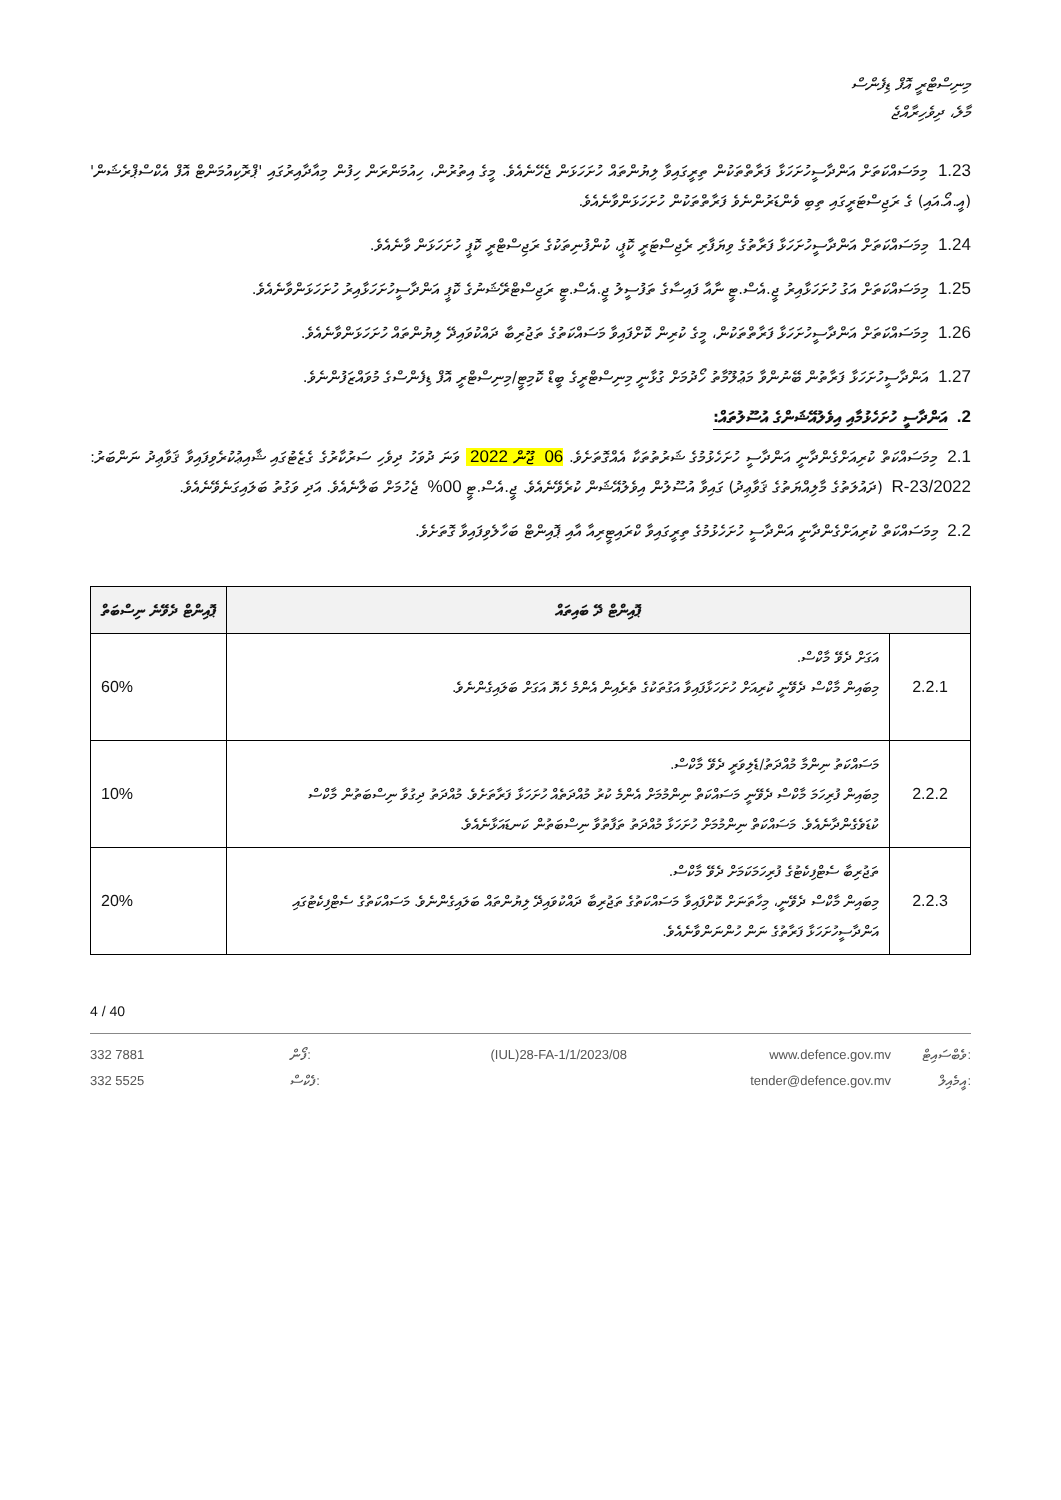މިނިސްޓްރީ އޮފް ޑިފެންސް
މާލެ، ދިވެހިރާއްޖެ
1.23 މިމަސައްކަތަށް އަންދާސީހުށަހަޅާ ފަރާތްތަކުން ތިރީގައިވާ ލިޔުންތައް ހުށަހަޅަން ޖެހޭނެއެވެ. މީގެ އިތުރުން، ހިއުމަންރަން ހިފުން މިއާދާއިރުގައި 'ޕްރޮކިއުމަންޓް އޮފް އެކްސްޕްރެޝަން' (އީ.އޯ.އައި) ގެ ރަޖިސްޓަރީގައި ތިބި ވެންޑަރުންނެވެ ފަރާތްތަކުން ހުށަހަޅަންވާނެއެވެ.
1.24 މިމަސައްކަތަށް އަންދާސީހުށަހަޅާ ފަރާތުގެ ވިޔަފާރި ރެޖިސްޓަރީ ކޮޕީ، ކުންފުނިތަކުގެ ރަޖިސްޓްރީ ކޮޕީ ހުށަހަޅަން ވާނެއެވެ.
1.25 މިމަސައްކަތަށް އަގު ހުށަހަޅާއިރު ޖީ.އެސް.ޓީ ނާއާ ފައިސާގެ ތަފުސީލު ޖީ.އެސް.ޓީ ރަޖިސްޓްރޭޝަނުގެ ކޮޕީ އަންދާސީހުށަހަޅާއިރު ހުށަހަޅަންވާނެއެވެ.
1.26 މިމަސައްކަތަށް އަންދާސީހުށަހަޅާ ފަރާތްތަކުން، މީގެ ކުރިން ކޮށްފައިވާ މަސައްކަތުގެ ތަޖުރިބާ ދައްކުވައިދޭ ލިޔުންތައް ހުށަހަޅަންވާނެއެވެ.
1.27 އަންދާސީހުށަހަޅާ ފަރާތުން ބޭނުންވާ މަޢުލޫމާތު ހޯދުމަށް ގުޅާނީ މިނިސްޓްރީގެ ބީޑް ކޮމިޓީ/މިނިސްޓްރީ އޮފް ޑިފެންސްގެ މުވައްޒަފުންނެވެ.
2. އަންދާސީ ހުށަހެޅުމާއި އިވެލުއޭޝަންގެ އުސޫލުތައް:
2.1 މިމަސައްކަތް ކުރިއަށްގެންދާނީ އަންދާސީ ހުށަހެޅުމުގެ ޝަރުތުތަކާ އެއްގޮތަށެވެ. 06 ޖޫން 2022 ވަނަ ދުވަހު ދިވެހި ސަރުކާރުގެ ގެޒެޓުގައި ޝާއިޢުކުރެވިފައިވާ ޤަވާޢިދު ނަންބަރު: 2022/R-23 (ދައުލަތުގެ މާލިއްޔަތުގެ ޤަވާޢިދު) ގައިވާ އުސޫލުން އިވެލުއޭޝަން ކުރެވޭނެއެވެ. ޖީ.އެސް.ޓީ 00% ޖެހުމަށް ބަލާނެއެވެ. އަދި ވަގުތު ބަލައިގަނެވޭނެއެވެ.
2.2 މިމަސައްކަތް ކުރިއަށްގެންދާނީ އަންދާސީ ހުށަހެޅުމުގެ ތިރީގައިވާ ކްރައިޓީރިއާ އާއި ޕޮއިންޓް ބަހާލެވިފައިވާ ގޮތަށެވެ.
| ޕޮއިންޓް ދޭ ބައިތައް | | ޕޮއިންޓް ދެވޭނެ ނިސްބަތް |
| --- | --- | --- |
| 2.2.1 | އަގަށް ދެވޭ މާކްސް. މިބައިން މާކްސް ދެވޭނީ ކުރިއަށް ހުށަހަޅާފައިވާ އަގުތަކުގެ ތެރެއިން އެންމެ ހެޔޮ އަގަށް ބަލައިގެންނެވެ. | 60% |
| 2.2.2 | މަސައްކަތު ނިންމާ މުއްދަތު/ޑެލިވަރީ ދެވޭ މާކްސް. މިބައިން ފުރިހަމަ މާކްސް ދެވޭނީ މަސައްކަތް ނިންމުމަށް އެންމެ ކުރު މުއްދަތެއް ހުށަހަޅާ ފަރާތަށެވެ. މުއްދަތު ދިގުވާ ނިސްބަތުން މާކްސް ކުޑަވެގެންދާނެއެވެ. މަސައްކަތް ނިންމުމަށް ހުށަހަޅާ މުއްދަތު ތަފާތުވާ ނިސްބަތުން ކަނޑައަޅާނެއެވެ. | 10% |
| 2.2.3 | ތަޖުރިބާ ސެޓްފިކެޓުގެ ފުރިހަމަކަމަށް ދެވޭ މާކްސް. މިބައިން މާކްސް ދެވޭނީ، މިހާތަނަށް ކޮށްފައިވާ މަސައްކަތުގެ ތަޖުރިބާ ދައްކުވައިދޭ ލިޔުންތައް ބަލައިގެންނެވެ. މަސައްކަތުގެ ސެޓްފިކެޓުގައި އަންދާސީހުށަހަޅާ ފަރާތުގެ ނަން ހުންނަންވާނެއެވެ. | 20% |
4 / 40
332 7881
332 5525
ފޯން:
ފެކްސް:
(IUL)28-FA-1/1/2023/08 www.defence.gov.mv
tender@defence.gov.mv
ވެބްސައިޓް:
އީމެއިލް: